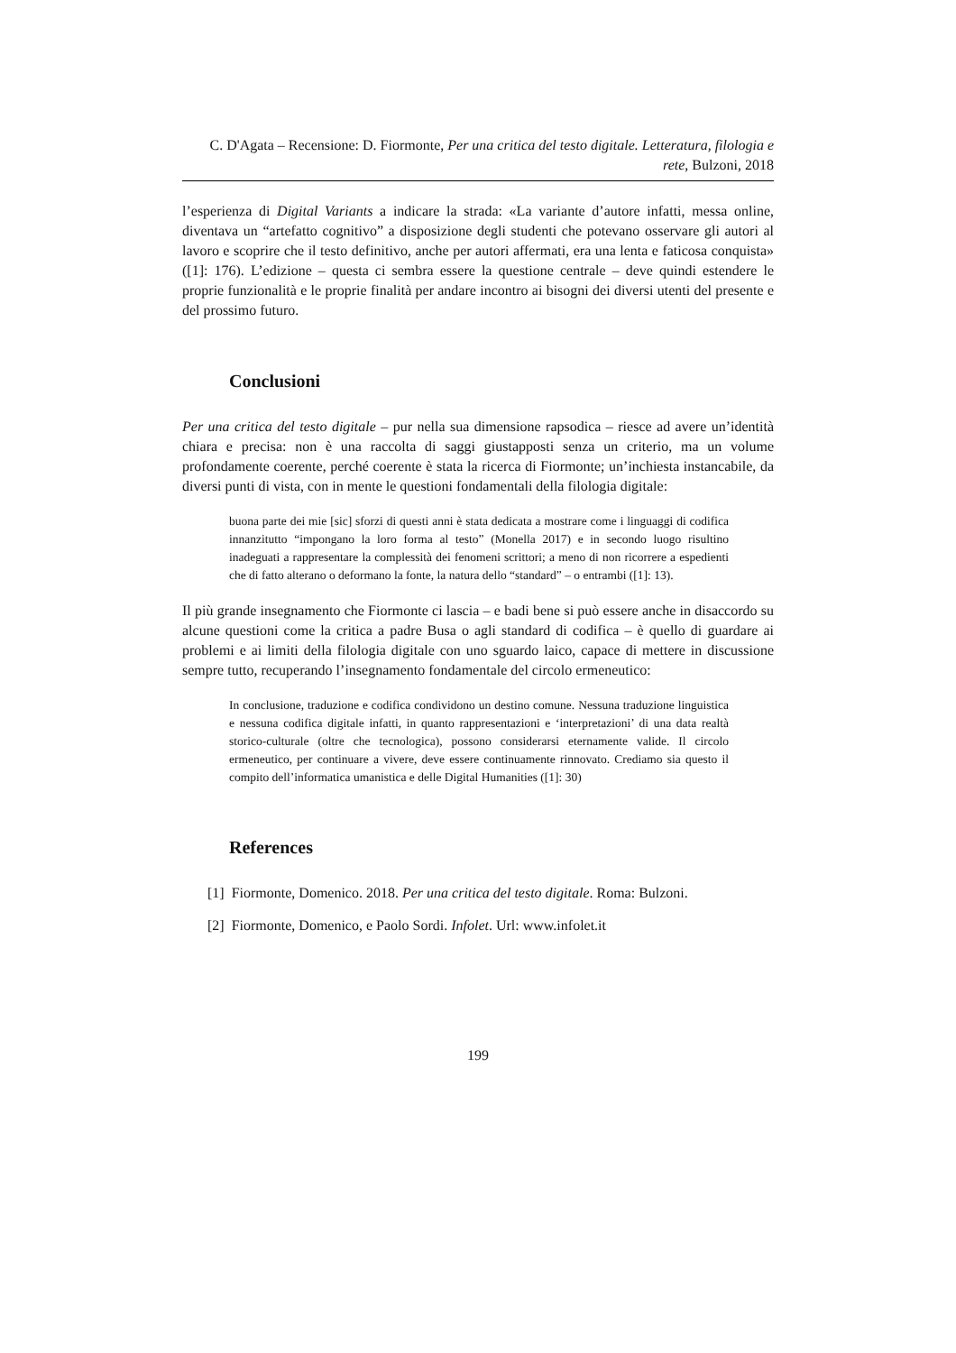C. D'Agata – Recensione: D. Fiormonte, Per una critica del testo digitale. Letteratura, filologia e rete, Bulzoni, 2018
l’esperienza di Digital Variants a indicare la strada: «La variante d’autore infatti, messa online, diventava un “artefatto cognitivo” a disposizione degli studenti che potevano osservare gli autori al lavoro e scoprire che il testo definitivo, anche per autori affermati, era una lenta e faticosa conquista» ([1]: 176). L’edizione – questa ci sembra essere la questione centrale – deve quindi estendere le proprie funzionalità e le proprie finalità per andare incontro ai bisogni dei diversi utenti del presente e del prossimo futuro.
Conclusioni
Per una critica del testo digitale – pur nella sua dimensione rapsodica – riesce ad avere un’identità chiara e precisa: non è una raccolta di saggi giustapposti senza un criterio, ma un volume profondamente coerente, perché coerente è stata la ricerca di Fiormonte; un’inchiesta instancabile, da diversi punti di vista, con in mente le questioni fondamentali della filologia digitale:
buona parte dei mie [sic] sforzi di questi anni è stata dedicata a mostrare come i linguaggi di codifica innanzitutto “impongano la loro forma al testo” (Monella 2017) e in secondo luogo risultino inadeguati a rappresentare la complessità dei fenomeni scrittori; a meno di non ricorrere a espedienti che di fatto alterano o deformano la fonte, la natura dello “standard” – o entrambi ([1]: 13).
Il più grande insegnamento che Fiormonte ci lascia – e badi bene si può essere anche in disaccordo su alcune questioni come la critica a padre Busa o agli standard di codifica – è quello di guardare ai problemi e ai limiti della filologia digitale con uno sguardo laico, capace di mettere in discussione sempre tutto, recuperando l’insegnamento fondamentale del circolo ermeneutico:
In conclusione, traduzione e codifica condividono un destino comune. Nessuna traduzione linguistica e nessuna codifica digitale infatti, in quanto rappresentazioni e ‘interpretazioni’ di una data realtà storico-culturale (oltre che tecnologica), possono considerarsi eternamente valide. Il circolo ermeneutico, per continuare a vivere, deve essere continuamente rinnovato. Crediamo sia questo il compito dell’informatica umanistica e delle Digital Humanities ([1]: 30)
References
[1] Fiormonte, Domenico. 2018. Per una critica del testo digitale. Roma: Bulzoni.
[2] Fiormonte, Domenico, e Paolo Sordi. Infolet. Url: www.infolet.it
199